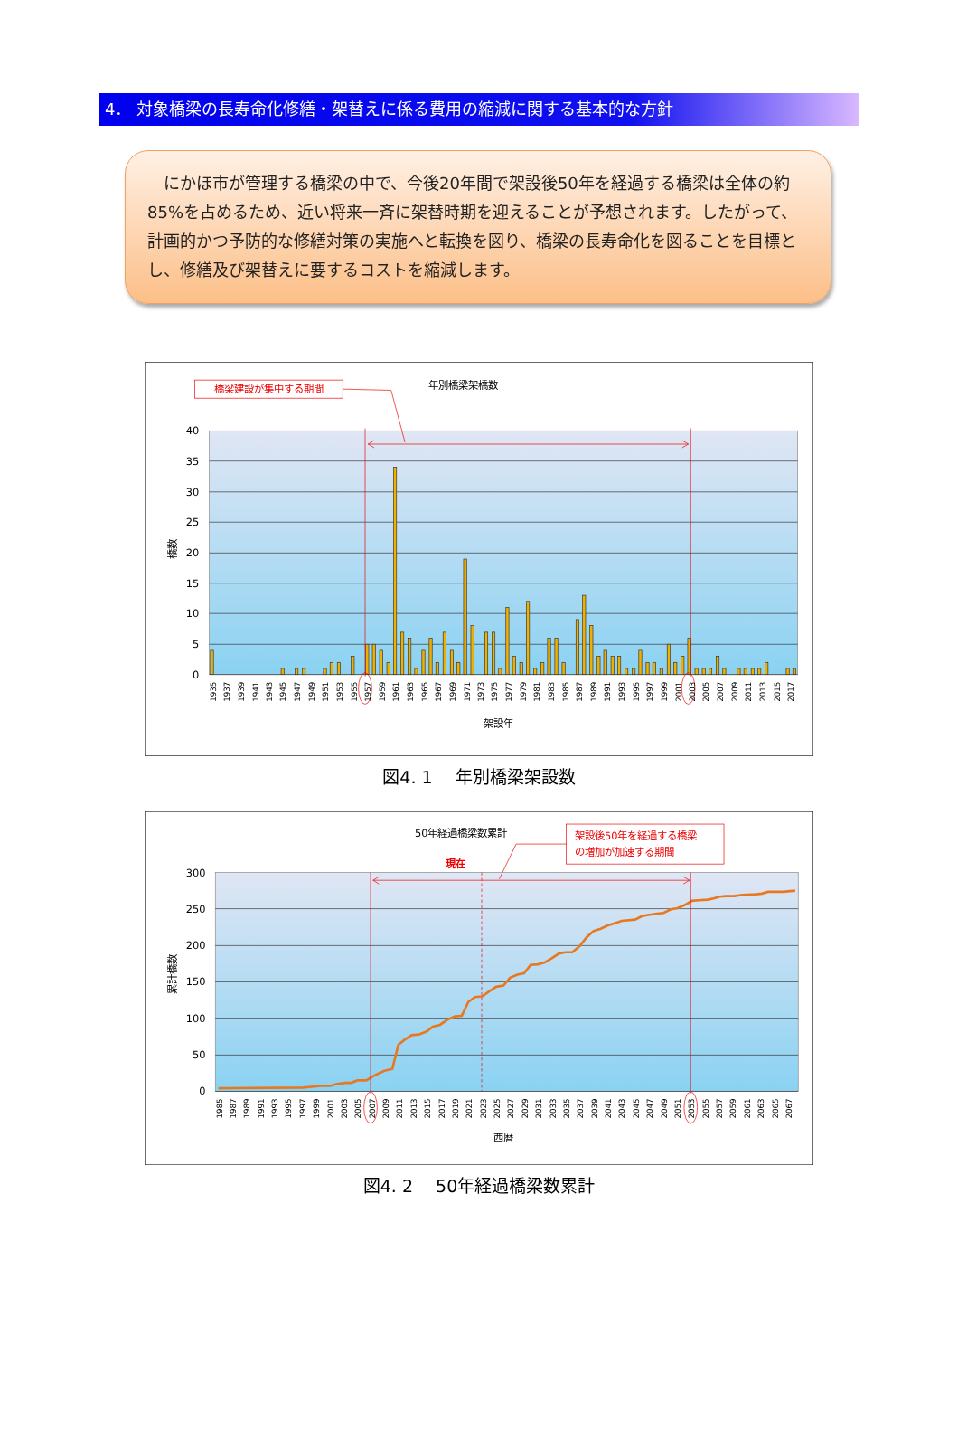4． 対象橋梁の長寿命化修繕・架替えに係る費用の縮減に関する基本的な方針
　にかほ市が管理する橋梁の中で、今後20年間で架設後50年を経過する橋梁は全体の約85%を占めるため、近い将来一斉に架替時期を迎えることが予想されます。したがって、計画的かつ予防的な修繕対策の実施へと転換を図り、橋梁の長寿命化を図ることを目標とし、修繕及び架替えに要するコストを縮減します。
40
35
30
25
20
15
10
5
0
年別橋梁架橋数
橋数
架設年
橋梁建設が集中する期間
1935
1937
1939
1941
1943
1945
1947
1949
1951
1953
1955
1957
1959
1961
1963
1965
1967
1969
1971
1973
1975
1977
1979
1981
1983
1985
1987
1989
1991
1993
1995
1997
1999
2001
2003
2005
2007
2009
2011
2013
2015
2017
図4. 1　 年別橋梁架設数
300
250
200
150
100
50
0
50年経過橋梁数累計
累計橋数
西暦
架設後50年を経過する橋梁
の増加が加速する期間
現在
1985
1987
1989
1991
1993
1995
1997
1999
2001
2003
2005
2007
2009
2011
2013
2015
2017
2019
2021
2023
2025
2027
2029
2031
2033
2035
2037
2039
2041
2043
2045
2047
2049
2051
2053
2055
2057
2059
2061
2063
2065
2067
図4. 2　 50年経過橋梁数累計